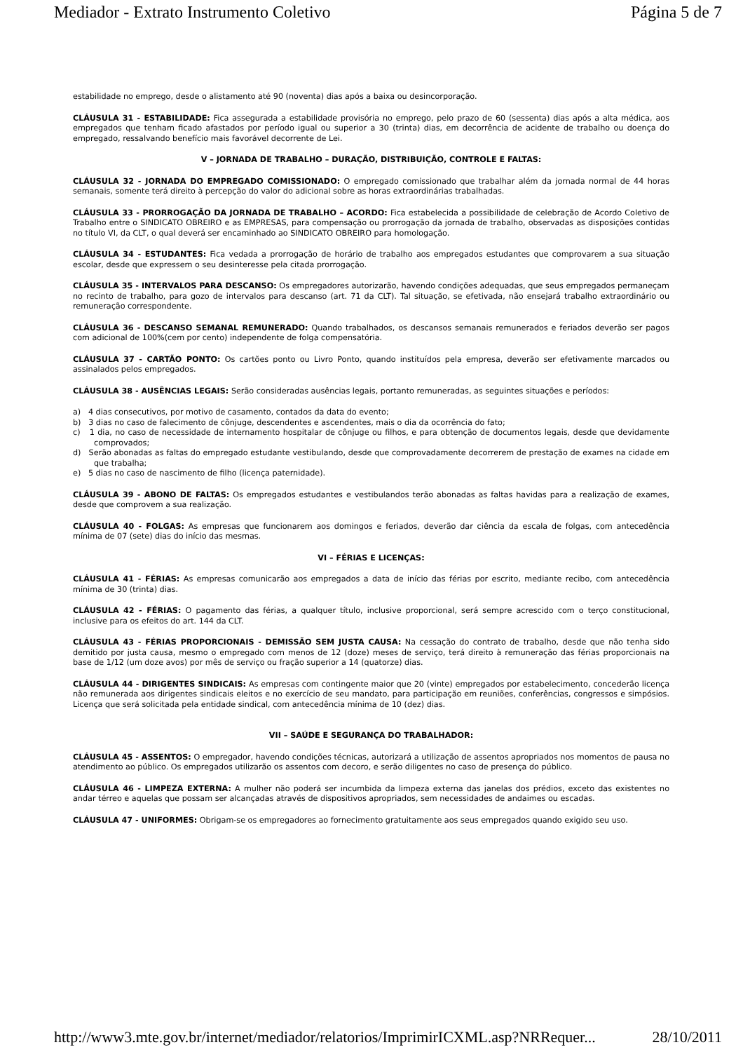Mediador - Extrato Instrumento Coletivo Página 5 de 7
estabilidade no emprego, desde o alistamento até 90 (noventa) dias após a baixa ou desincorporação.
CLÁUSULA 31 - ESTABILIDADE: Fica assegurada a estabilidade provisória no emprego, pelo prazo de 60 (sessenta) dias após a alta médica, aos empregados que tenham ficado afastados por período igual ou superior a 30 (trinta) dias, em decorrência de acidente de trabalho ou doença do empregado, ressalvando benefício mais favorável decorrente de Lei.
V – JORNADA DE TRABALHO – DURAÇÃO, DISTRIBUIÇÃO, CONTROLE E FALTAS:
CLÁUSULA 32 - JORNADA DO EMPREGADO COMISSIONADO: O empregado comissionado que trabalhar além da jornada normal de 44 horas semanais, somente terá direito à percepção do valor do adicional sobre as horas extraordinárias trabalhadas.
CLÁUSULA 33 - PRORROGAÇÃO DA JORNADA DE TRABALHO – ACORDO: Fica estabelecida a possibilidade de celebração de Acordo Coletivo de Trabalho entre o SINDICATO OBREIRO e as EMPRESAS, para compensação ou prorrogação da jornada de trabalho, observadas as disposições contidas no título VI, da CLT, o qual deverá ser encaminhado ao SINDICATO OBREIRO para homologação.
CLÁUSULA 34 - ESTUDANTES: Fica vedada a prorrogação de horário de trabalho aos empregados estudantes que comprovarem a sua situação escolar, desde que expressem o seu desinteresse pela citada prorrogação.
CLÁUSULA 35 - INTERVALOS PARA DESCANSO: Os empregadores autorizarão, havendo condições adequadas, que seus empregados permaneçam no recinto de trabalho, para gozo de intervalos para descanso (art. 71 da CLT). Tal situação, se efetivada, não ensejará trabalho extraordinário ou remuneração correspondente.
CLÁUSULA 36 - DESCANSO SEMANAL REMUNERADO: Quando trabalhados, os descansos semanais remunerados e feriados deverão ser pagos com adicional de 100%(cem por cento) independente de folga compensatória.
CLÁUSULA 37 - CARTÃO PONTO: Os cartões ponto ou Livro Ponto, quando instituídos pela empresa, deverão ser efetivamente marcados ou assinalados pelos empregados.
CLÁUSULA 38 - AUSÊNCIAS LEGAIS: Serão consideradas ausências legais, portanto remuneradas, as seguintes situações e períodos:
a) 4 dias consecutivos, por motivo de casamento, contados da data do evento;
b) 3 dias no caso de falecimento de cônjuge, descendentes e ascendentes, mais o dia da ocorrência do fato;
c) 1 dia, no caso de necessidade de internamento hospitalar de cônjuge ou filhos, e para obtenção de documentos legais, desde que devidamente comprovados;
d) Serão abonadas as faltas do empregado estudante vestibulando, desde que comprovadamente decorrerem de prestação de exames na cidade em que trabalha;
e) 5 dias no caso de nascimento de filho (licença paternidade).
CLÁUSULA 39 - ABONO DE FALTAS: Os empregados estudantes e vestibulandos terão abonadas as faltas havidas para a realização de exames, desde que comprovem a sua realização.
CLÁUSULA 40 - FOLGAS: As empresas que funcionarem aos domingos e feriados, deverão dar ciência da escala de folgas, com antecedência mínima de 07 (sete) dias do início das mesmas.
VI – FÉRIAS E LICENÇAS:
CLÁUSULA 41 - FÉRIAS: As empresas comunicarão aos empregados a data de início das férias por escrito, mediante recibo, com antecedência mínima de 30 (trinta) dias.
CLÁUSULA 42 - FÉRIAS: O pagamento das férias, a qualquer título, inclusive proporcional, será sempre acrescido com o terço constitucional, inclusive para os efeitos do art. 144 da CLT.
CLÁUSULA 43 - FÉRIAS PROPORCIONAIS - DEMISSÃO SEM JUSTA CAUSA: Na cessação do contrato de trabalho, desde que não tenha sido demitido por justa causa, mesmo o empregado com menos de 12 (doze) meses de serviço, terá direito à remuneração das férias proporcionais na base de 1/12 (um doze avos) por mês de serviço ou fração superior a 14 (quatorze) dias.
CLÁUSULA 44 - DIRIGENTES SINDICAIS: As empresas com contingente maior que 20 (vinte) empregados por estabelecimento, concederão licença não remunerada aos dirigentes sindicais eleitos e no exercício de seu mandato, para participação em reuniões, conferências, congressos e simpósios. Licença que será solicitada pela entidade sindical, com antecedência mínima de 10 (dez) dias.
VII – SAÚDE E SEGURANÇA DO TRABALHADOR:
CLÁUSULA 45 - ASSENTOS: O empregador, havendo condições técnicas, autorizará a utilização de assentos apropriados nos momentos de pausa no atendimento ao público. Os empregados utilizarão os assentos com decoro, e serão diligentes no caso de presença do público.
CLÁUSULA 46 - LIMPEZA EXTERNA: A mulher não poderá ser incumbida da limpeza externa das janelas dos prédios, exceto das existentes no andar térreo e aquelas que possam ser alcançadas através de dispositivos apropriados, sem necessidades de andaimes ou escadas.
CLÁUSULA 47 - UNIFORMES: Obrigam-se os empregadores ao fornecimento gratuitamente aos seus empregados quando exigido seu uso.
http://www3.mte.gov.br/internet/mediador/relatorios/ImprimirICXML.asp?NRRequer... 28/10/2011